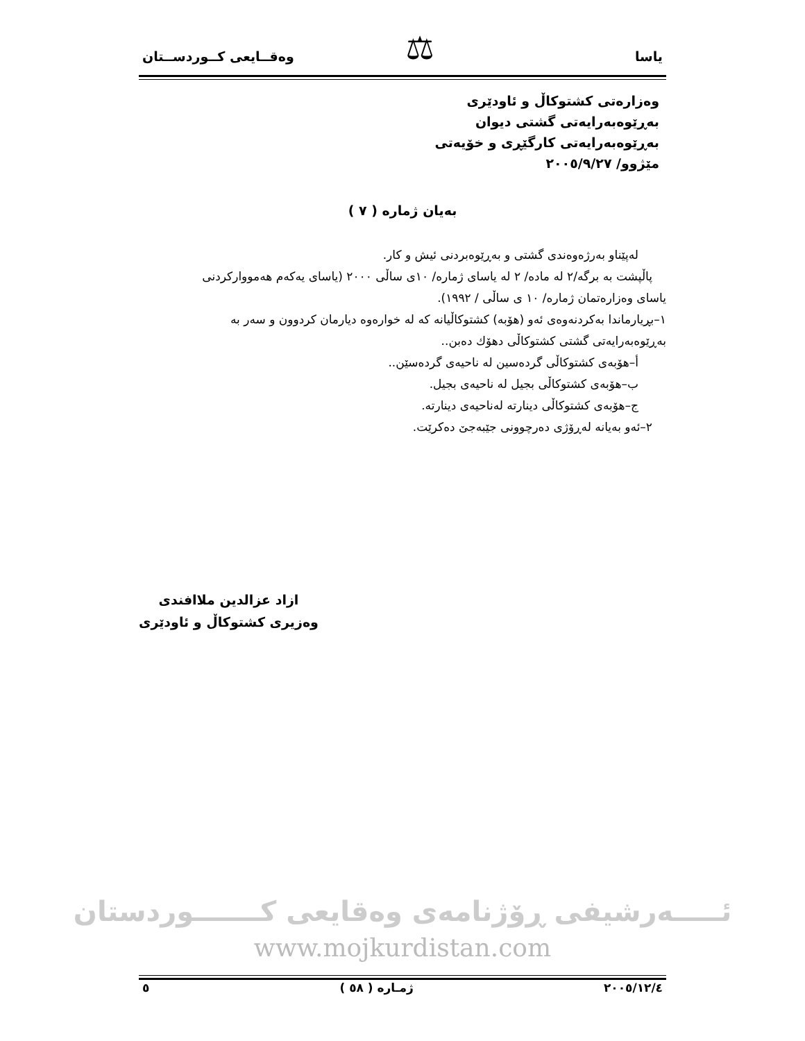یاسا وەقــایعی کــوردســتان ⚖
وەزارەتی کشتوکاڵ و ئاودێری
بەڕێوەبەرایەتی گشتی دیوان
بەڕێوەبەرایەتی کارگێڕی و خۆیەتی
مێژوو/ ٢٠٠٥/٩/٢٧
بەیان ژمارە ( ٧ )
لەپێناو بەرژەوەندی گشتی و بەڕێوەبردنی ئیش و کار.
پاڵپشت بە برگە/٢ لە مادە/ ٢ لە یاسای ژمارە/ ١٠ی ساڵی ٢٠٠٠ (یاسای یەکەم هەمووارکردنی
یاسای وەزارەتمان ژمارە/ ١٠ ی ساڵی / ١٩٩٢).
١–بڕیارماندا بەکردنەوەی ئەو (هۆبە) کشتوکاڵیانە کە لە خوارەوە دیارمان کردوون و سەر بە
بەڕێوەبەرایەتی گشتی کشتوکاڵی دهۆك دەبن..
أ–هۆبەی کشتوکاڵی گردەسین لە ناحیەی گردەسێن..
ب–هۆبەی کشتوکاڵی بجیل لە ناحیەی بجیل.
ج–هۆبەی کشتوکاڵی دینارتە لەناحیەی دینارتە.
٢–ئەو بەیانە لەڕۆژی دەرچوونی جێبەجێ دەکرێت.
ازاد عزالدین ملاافندی
وەزیری کشتوکاڵ و ئاودێری
ئـــــەرشیفی ڕۆژنامەی وەقایعی کـــــــوردستان
www.mojkurdistan.com
٢٠٠٥/١٢/٤ ژمـارە ( ٥٨ ) ٥